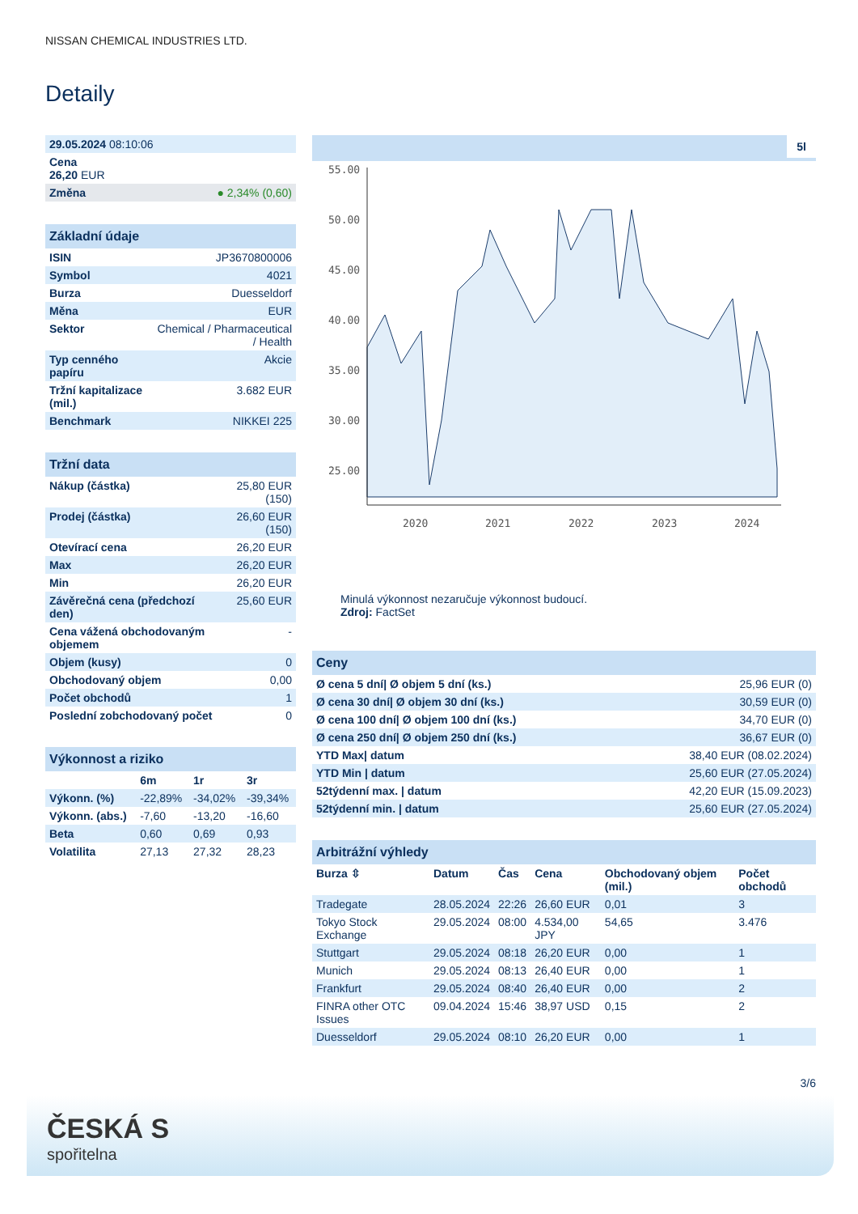NISSAN CHEMICAL INDUSTRIES LTD.
Detaily
| 29.05.2024 08:10:06 | |
| Cena 26,20 EUR | |
| Změna | ● 2,34% (0,60) |
| Základní údaje | |
| --- | --- |
| ISIN | JP3670800006 |
| Symbol | 4021 |
| Burza | Duesseldorf |
| Měna | EUR |
| Sektor | Chemical / Pharmaceutical / Health |
| Typ cenného papíru | Akcie |
| Tržní kapitalizace (mil.) | 3.682 EUR |
| Benchmark | NIKKEI 225 |
| Tržní data | |
| --- | --- |
| Nákup (částka) | 25,80 EUR (150) |
| Prodej (částka) | 26,60 EUR (150) |
| Otevírací cena | 26,20 EUR |
| Max | 26,20 EUR |
| Min | 26,20 EUR |
| Závěrečná cena (předchozí den) | 25,60 EUR |
| Cena vážená obchodovaným objemem | - |
| Objem (kusy) | 0 |
| Obchodovaný objem | 0,00 |
| Počet obchodů | 1 |
| Poslední zobchodovaný počet | 0 |
| Výkonnost a riziko | | | |
| --- | --- | --- | --- |
| | 6m | 1r | 3r |
| Výkonn. (%) | -22,89% | -34,02% | -39,34% |
| Výkonn. (abs.) | -7,60 | -13,20 | -16,60 |
| Beta | 0,60 | 0,69 | 0,93 |
| Volatilita | 27,13 | 27,32 | 28,23 |
5l
55.00
50.00
45.00
40.00
35.00
30.00
25.00
2020
2021
2022
2023
2024
Minulá výkonnost nezaručuje výkonnost budoucí.
Zdroj: FactSet
| Ceny | |
| --- | --- |
| Ø cena 5 dní/ Ø objem 5 dní (ks.) | 25,96 EUR (0) |
| Ø cena 30 dní/ Ø objem 30 dní (ks.) | 30,59 EUR (0) |
| Ø cena 100 dní/ Ø objem 100 dní (ks.) | 34,70 EUR (0) |
| Ø cena 250 dní/ Ø objem 250 dní (ks.) | 36,67 EUR (0) |
| YTD Max/ datum | 38,40 EUR (08.02.2024) |
| YTD Min / datum | 25,60 EUR (27.05.2024) |
| 52týdenní max. / datum | 42,20 EUR (15.09.2023) |
| 52týdenní min. / datum | 25,60 EUR (27.05.2024) |
| Arbitrážní výhledy | | | | | |
| --- | --- | --- | --- | --- | --- |
| Burza ⇳ | Datum | Čas | Cena | Obchodovaný objem (mil.) | Počet obchodů |
| Tradegate | 28.05.2024 | 22:26 | 26,60 EUR | 0,01 | 3 |
| Tokyo Stock Exchange | 29.05.2024 | 08:00 | 4.534,00 JPY | 54,65 | 3.476 |
| Stuttgart | 29.05.2024 | 08:18 | 26,20 EUR | 0,00 | 1 |
| Munich | 29.05.2024 | 08:13 | 26,40 EUR | 0,00 | 1 |
| Frankfurt | 29.05.2024 | 08:40 | 26,40 EUR | 0,00 | 2 |
| FINRA other OTC Issues | 09.04.2024 | 15:46 | 38,97 USD | 0,15 | 2 |
| Duesseldorf | 29.05.2024 | 08:10 | 26,20 EUR | 0,00 | 1 |
3/6
ČESKÁ S
spořitelna